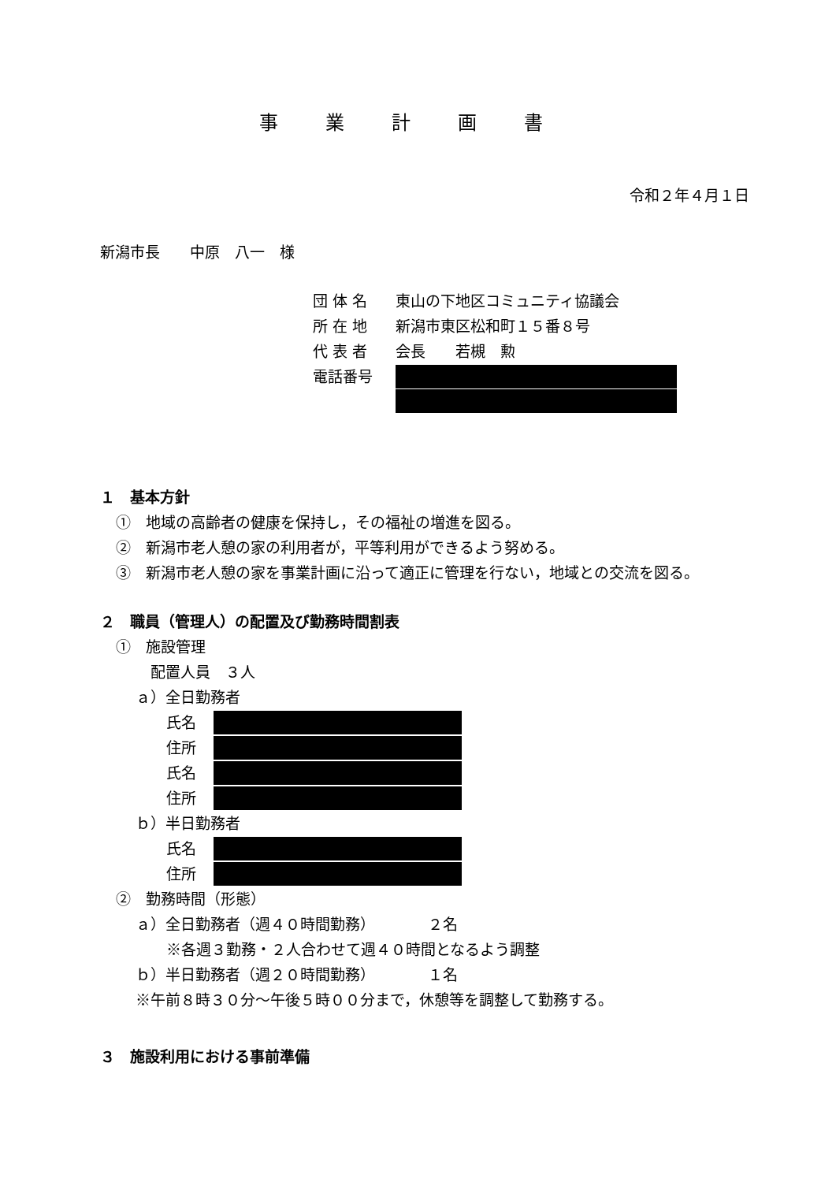事業計画書
令和２年４月１日
新潟市長　　中原　八一　様
団 体 名 東山の下地区コミュニティ協議会
所 在 地 新潟市東区松和町１５番８号
代 表 者 会長　　若槻　勲
電話番号
１　基本方針
①　地域の高齢者の健康を保持し，その福祉の増進を図る。
②　新潟市老人憩の家の利用者が，平等利用ができるよう努める。
③　新潟市老人憩の家を事業計画に沿って適正に管理を行ない，地域との交流を図る。
２　職員（管理人）の配置及び勤務時間割表
①　施設管理
配置人員　３人
ａ）全日勤務者
氏名
住所
氏名
住所
ｂ）半日勤務者
氏名
住所
②　勤務時間（形態）
ａ）全日勤務者（週４０時間勤務）　　　　２名
※各週３勤務・２人合わせて週４０時間となるよう調整
ｂ）半日勤務者（週２０時間勤務）　　　　１名
※午前８時３０分～午後５時００分まで，休憩等を調整して勤務する。
３　施設利用における事前準備